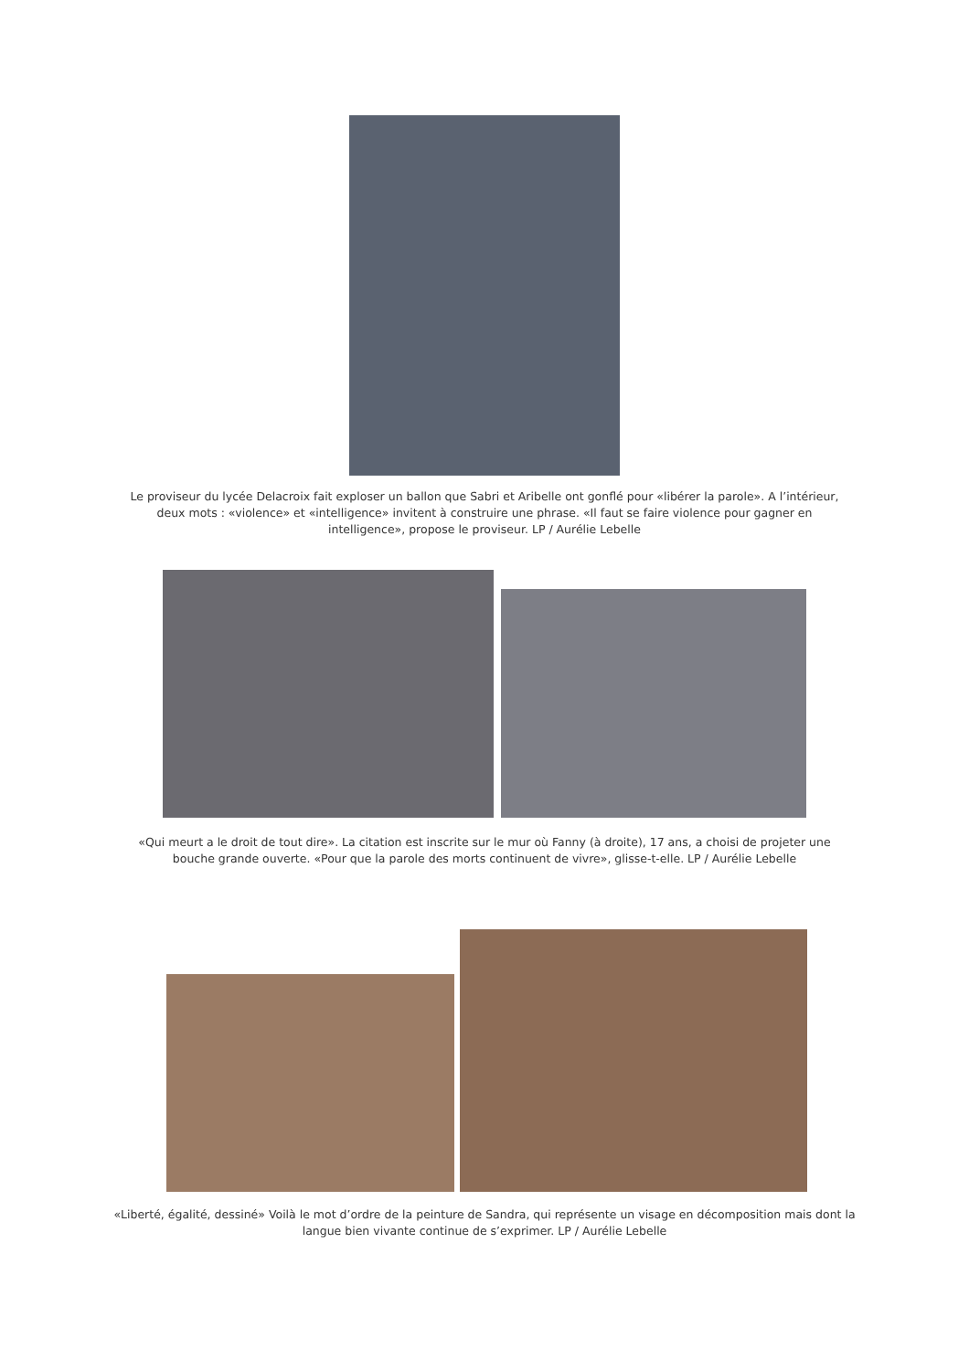Le proviseur du lycée Delacroix fait exploser un ballon que Sabri et Aribelle ont gonflé pour «libérer la parole». A l’intérieur, deux mots : «violence» et «intelligence» invitent à construire une phrase. «Il faut se faire violence pour gagner en intelligence», propose le proviseur. LP / Aurélie Lebelle
«Qui meurt a le droit de tout dire». La citation est inscrite sur le mur où Fanny (à droite), 17 ans, a choisi de projeter une bouche grande ouverte. «Pour que la parole des morts continuent de vivre», glisse-t-elle. LP / Aurélie Lebelle
«Liberté, égalité, dessiné» Voilà le mot d’ordre de la peinture de Sandra, qui représente un visage en décomposition mais dont la langue bien vivante continue de s’exprimer. LP / Aurélie Lebelle